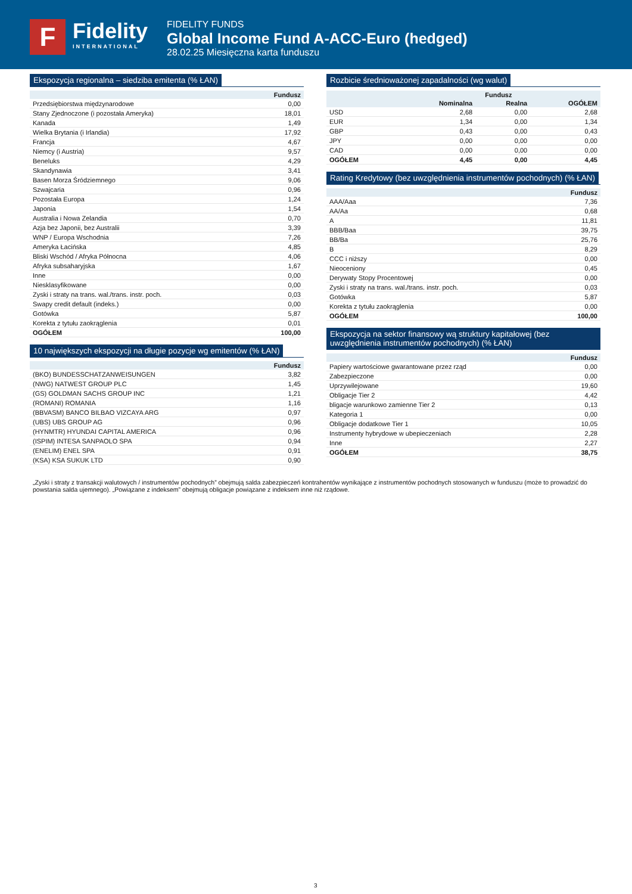F
Fidelity
INTERNATIONAL
FIDELITY FUNDS
Global Income Fund A-ACC-Euro (hedged)
28.02.25 Miesięczna karta funduszu
Ekspozycja regionalna – siedziba emitenta (% ŁAN)
| | Fundusz |
| --- | --- |
| Przedsiębiorstwa międzynarodowe | 0,00 |
| Stany Zjednoczone (i pozostała Ameryka) | 18,01 |
| Kanada | 1,49 |
| Wielka Brytania (i Irlandia) | 17,92 |
| Francja | 4,67 |
| Niemcy (i Austria) | 9,57 |
| Beneluks | 4,29 |
| Skandynawia | 3,41 |
| Basen Morza Śródziemnego | 9,06 |
| Szwajcaria | 0,96 |
| Pozostała Europa | 1,24 |
| Japonia | 1,54 |
| Australia i Nowa Zelandia | 0,70 |
| Azja bez Japonii, bez Australii | 3,39 |
| WNP / Europa Wschodnia | 7,26 |
| Ameryka Łacińska | 4,85 |
| Bliski Wschód / Afryka Północna | 4,06 |
| Afryka subsaharyjska | 1,67 |
| Inne | 0,00 |
| Niesklasyfikowane | 0,00 |
| Zyski i straty na trans. wal./trans. instr. poch. | 0,03 |
| Swapy credit default (indeks.) | 0,00 |
| Gotówka | 5,87 |
| Korekta z tytułu zaokrąglenia | 0,01 |
| OGÓŁEM | 100,00 |
10 największych ekspozycji na długie pozycje wg emitentów (% ŁAN)
| | Fundusz |
| --- | --- |
| (BKO) BUNDESSCHATZANWEISUNGEN | 3,82 |
| (NWG) NATWEST GROUP PLC | 1,45 |
| (GS) GOLDMAN SACHS GROUP INC | 1,21 |
| (ROMANI) ROMANIA | 1,16 |
| (BBVASM) BANCO BILBAO VIZCAYA ARG | 0,97 |
| (UBS) UBS GROUP AG | 0,96 |
| (HYNMTR) HYUNDAI CAPITAL AMERICA | 0,96 |
| (ISPIM) INTESA SANPAOLO SPA | 0,94 |
| (ENELIM) ENEL SPA | 0,91 |
| (KSA) KSA SUKUK LTD | 0,90 |
Rozbicie średnioważonej zapadalności (wg walut)
| | Fundusz | | |
| --- | --- | --- | --- |
| | Nominalna | Realna | OGÓŁEM |
| USD | 2,68 | 0,00 | 2,68 |
| EUR | 1,34 | 0,00 | 1,34 |
| GBP | 0,43 | 0,00 | 0,43 |
| JPY | 0,00 | 0,00 | 0,00 |
| CAD | 0,00 | 0,00 | 0,00 |
| OGÓŁEM | 4,45 | 0,00 | 4,45 |
Rating Kredytowy (bez uwzględnienia instrumentów pochodnych) (% ŁAN)
| | Fundusz |
| --- | --- |
| AAA/Aaa | 7,36 |
| AA/Aa | 0,68 |
| A | 11,81 |
| BBB/Baa | 39,75 |
| BB/Ba | 25,76 |
| B | 8,29 |
| CCC i niższy | 0,00 |
| Nieoceniony | 0,45 |
| Derywaty Stopy Procentowej | 0,00 |
| Zyski i straty na trans. wal./trans. instr. poch. | 0,03 |
| Gotówka | 5,87 |
| Korekta z tytułu zaokrąglenia | 0,00 |
| OGÓŁEM | 100,00 |
Ekspozycja na sektor finansowy wą struktury kapitałowej (bez uwzględnienia instrumentów pochodnych) (% ŁAN)
| | Fundusz |
| --- | --- |
| Papiery wartościowe gwarantowane przez rząd | 0,00 |
| Zabezpieczone | 0,00 |
| Uprzywilejowane | 19,60 |
| Obligacje Tier 2 | 4,42 |
| bligacje warunkowo zamienne Tier 2 | 0,13 |
| Kategoria 1 | 0,00 |
| Obligacje dodatkowe Tier 1 | 10,05 |
| Instrumenty hybrydowe w ubepieczeniach | 2,28 |
| Inne | 2,27 |
| OGÓŁEM | 38,75 |
„Zyski i straty z transakcji walutowych / instrumentów pochodnych” obejmują salda zabezpieczeń kontrahentów wynikające z instrumentów pochodnych stosowanych w funduszu (może to prowadzić do powstania salda ujemnego). „Powiązane z indeksem” obejmują obligacje powiązane z indeksem inne niż rządowe.
3